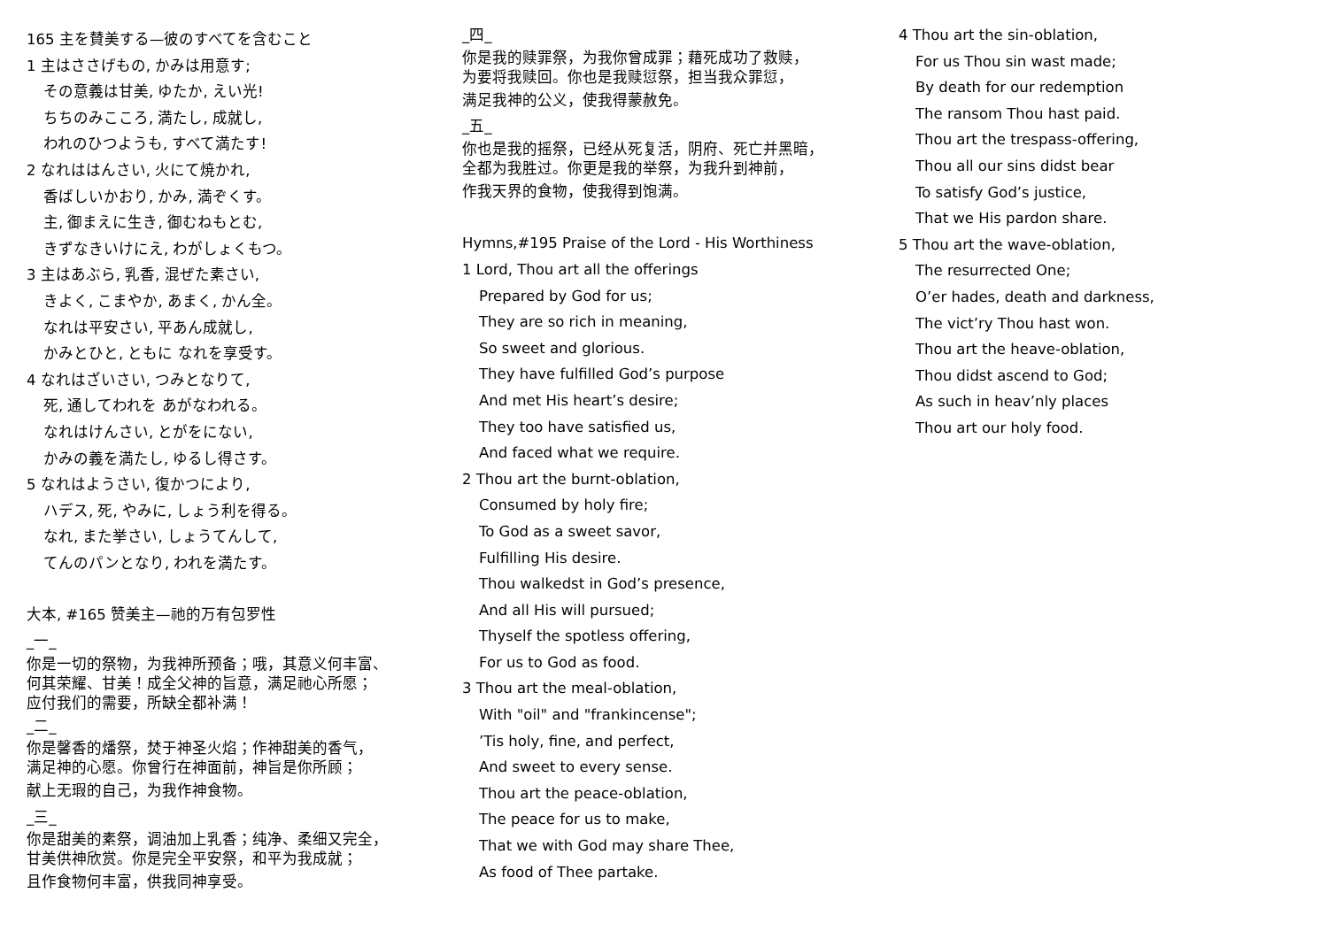165 主を賛美する—彼のすべてを含むこと
1 主はささげもの, かみは用意す;
その意義は甘美, ゆたか, えい光!
ちちのみこころ, 満たし, 成就し,
われのひつようも, すべて満たす!
2 なれははんさい, 火にて焼かれ,
香ばしいかおり, かみ, 満ぞくす。
主, 御まえに生き, 御むねもとむ,
きずなきいけにえ, わがしょくもつ。
3 主はあぶら, 乳香, 混ぜた素さい,
きよく, こまやか, あまく, かん全。
なれは平安さい, 平あん成就し,
かみとひと, ともに なれを享受す。
4 なれはざいさい, つみとなりて,
死, 通してわれを あがなわれる。
なれはけんさい, とがをにない,
かみの義を満たし, ゆるし得さす。
5 なれはようさい, 復かつにより,
ハデス, 死, やみに, しょう利を得る。
なれ, また挙さい, しょうてんして,
てんのパンとなり, われを満たす。
大本, #165 赞美主—祂的万有包罗性
_一_
你是一切的祭物，为我神所预备；哦，其意义何丰富、
何其荣耀、甘美！成全父神的旨意，满足祂心所愿；
应付我们的需要，所缺全都补满！
_二_
你是馨香的燔祭，焚于神圣火焰；作神甜美的香气，
满足神的心愿。你曾行在神面前，神旨是你所顾；
献上无瑕的自己，为我作神食物。
_三_
你是甜美的素祭，调油加上乳香；纯净、柔细又完全，
甘美供神欣赏。你是完全平安祭，和平为我成就；
且作食物何丰富，供我同神享受。
_四_
你是我的赎罪祭，为我你曾成罪；藉死成功了救赎，
为要将我赎回。你也是我赎愆祭，担当我众罪愆，
满足我神的公义，使我得蒙赦免。
_五_
你也是我的摇祭，已经从死复活，阴府、死亡并黑暗，
全都为我胜过。你更是我的举祭，为我升到神前，
作我天界的食物，使我得到饱满。
Hymns,#195 Praise of the Lord - His Worthiness
1 Lord, Thou art all the offerings
Prepared by God for us;
They are so rich in meaning,
So sweet and glorious.
They have fulfilled God’s purpose
And met His heart’s desire;
They too have satisfied us,
And faced what we require.
2 Thou art the burnt-oblation,
Consumed by holy fire;
To God as a sweet savor,
Fulfilling His desire.
Thou walkedst in God’s presence,
And all His will pursued;
Thyself the spotless offering,
For us to God as food.
3 Thou art the meal-oblation,
With "oil" and "frankincense";
’Tis holy, fine, and perfect,
And sweet to every sense.
Thou art the peace-oblation,
The peace for us to make,
That we with God may share Thee,
As food of Thee partake.
4 Thou art the sin-oblation,
For us Thou sin wast made;
By death for our redemption
The ransom Thou hast paid.
Thou art the trespass-offering,
Thou all our sins didst bear
To satisfy God’s justice,
That we His pardon share.
5 Thou art the wave-oblation,
The resurrected One;
O’er hades, death and darkness,
The vict’ry Thou hast won.
Thou art the heave-oblation,
Thou didst ascend to God;
As such in heav’nly places
Thou art our holy food.